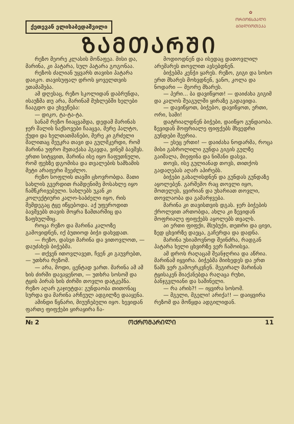ქეთევან ელისაბედაშვილი
✿
ᲝᲠᲘᲝᲜᲡᲕᲐᲚᲘ
ᲑᲘᲑᲚᲘᲝᲗᲔᲙᲐ
ᲖᲐᲛᲗᲐᲠᲨᲘ
რეზო მეორე კლასის მოწაფეა. მისი და, მარინა, კი პატარა, სულ პატარა გოგონაა.
რეზოს ძალიან უყვარს თავისი პატარა დაიკო. თავისუფალ დროს ყოველთვის ეთამაშება.
ამ დღესაც, რეზო სკოლიდან დაბრუნდა, ისაუზმა თუ არა, მარინამ მუხლებში ხელები ჩააგდო და ეხვეწება:
— დიკო, ტა-ტა-ტა.
სანამ რეზო ჩიაცვამდა, დედამ მარინას ჯერ შალის ნაქსოვები ჩააცვა, მერე პალტო, ქუდი და ხელთათმანები, მერე კი გრძელი შალითაც შეუკრა თავი და გულმკერდი, რომ მარინა უფრო მუთაქასა ჰგავდა, ვინემ ბავშვს. ერთი სიტყვით, მარინა ისე იყო ჩაფუთნული, რომ ფეხზე დგომისა და თვალების ხამხამის მეტი არაფერი შეეძლო.
რეზო სოფლის თავში ცხოვრობდა. მათი სახლის გვერდით რამდენიმე მოსახლე იყო ჩამწკრივებული. სახლებს უკან კი კოლექტიური კალო-საბძელი იყო, რის შემდეგაც ტყე იწყებოდა. აქ უფეროდით ბავშვებს თავის მოყრა ზამთარშიც და ზაფხულშიც.
როცა რეზო და მარინა კალოზე გამოვიდნენ, იქ ბუთიოდ ბიჭი დახვდათ.
— რეზო, დასვი მარინა და ვითოვლოთ, — დაუძახეს ბიჭებმა.
— თქვენ ითოვლავეთ, ჩვენ კი გაუვრებთ, — უთხრა რეზომ.
— არა, მოდი, ცენტად ვართ. მარინა ამ ამ ხის ძირში დავაყენოთ, — უთხრა სოსომ და ტყის პირას ხის ძირში თოვლი დატკეპნა. რეზო აღარ გაჯიუტდა: გუნდაობა თითონაც სურდა და მარინა არჩეულ ადგილზე დააყენა.
ამინდი წყნარი, მიუუჩებული იყო. ხევიდან ფართე ფიფქები ყირაყირა ჩა-
მოდიოდნენ და ისედაც დათოვლილ არემარეს თოვლით ავსებდნენ.
ბიჭებმა კენჭი ყარეს. რეზო, გიგი და სოსო ერთ მხარეს მოხვდნენ, ვანო, კოლა და ნოდარი — მეორე მხარეს.
— პერი... ბა დავიწყოთ! — დაიძახა გიგიმ და კალოს შუაგულში ყირაზე გადავიდა.
— დავიწყოთ, ბიჭებო, დავიწყოთ, ერთი, ორი, სამი!
დატრიალდნენ ბიჭები, დაიწყო გუნდაობა. ზევიდან მოფრიალე ფიფქებს მხვედრი გუნდები შეერია.
— ესეც ერთი! — დაიძახა ნოდარმა, როცა მისი გასროლილი გუნდა გიგის გულზე გაიშალა, მიეფინა და ნიშანი დასვა.
თოვს, ისე გულიანად თოვს, თითქოს გადაღებას აღარ აპირებს.
ბიჭები გახალისდნენ და გუნდას გუნდაზე აყოლებენ. გარშემო რაც თოვლი იყო, მოთელეს, ყვირიან და უხარიათ თოვლი, თოვლაობა და გამარჯვება.
მარინა კი თავისთვის დგას. ჯერ ბიჭების ქროლვით ართობდა, ახლა კი ზევიდან მოფრიალე ფიფქებს აყოლებს თვალს.
აი ერთი ფიფქი, მსუბუქი, თეთრი და ცივი, ზედ ცხვირზე დაეცა, გაჩერდა და დადნა.
მარინა უსიამოვნოდ შეინძრა, რადგან პატარა ხელი ცხვირზე ვერ ჩამოისვა.
ამ დროს რაღაცამ შეანჯღრია და აწრია. მარინამ იყვირა. ბიჭებმა მიიხედეს და ერთ წამს ვერ გამოერკვნენ. მეგირალ მარინას ტყისაკენ მიაქანებდა რაღაცა რუხი, ბანჯგვლიანი და საშინელი.
— რა არის?! — იყვირა სოსომ.
— მგელი, მგელი! არიქა!! — დაიყვირა რეზომ და მოწყდა ადგილიდან.
№ 2 ᲝᲥᲠᲝᲛᲐᲠᲘᲚᲘ 11